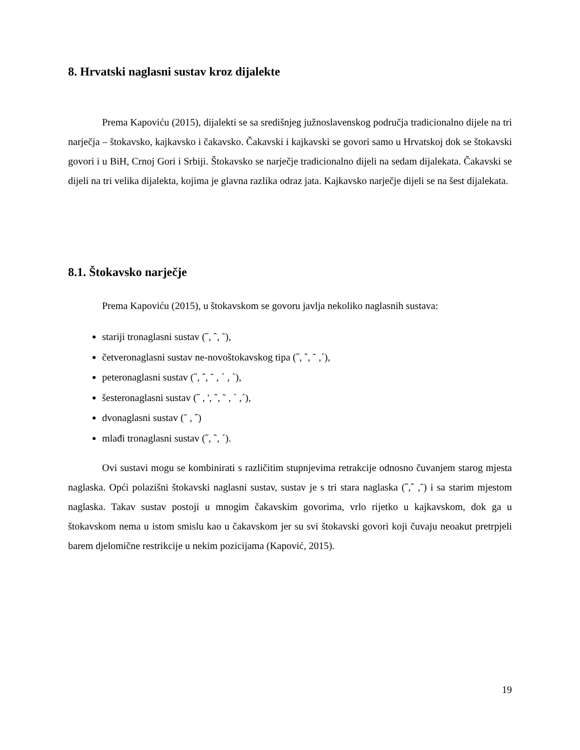8. Hrvatski naglasni sustav kroz dijalekte
Prema Kapoviću (2015), dijalekti se sa središnjeg južnoslavenskog područja tradicionalno dijele na tri narječja – štokavsko, kajkavsko i čakavsko. Čakavski i kajkavski se govori samo u Hrvatskoj dok se štokavski govori i u BiH, Crnoj Gori i Srbiji. Štokavsko se narječje tradicionalno dijeli na sedam dijalekata. Čakavski se dijeli na tri velika dijalekta, kojima je glavna razlika odraz jata. Kajkavsko narječje dijeli se na šest dijalekata.
8.1. Štokavsko narječje
Prema Kapoviću (2015), u štokavskom se govoru javlja nekoliko naglasnih sustava:
stariji tronaglasni sustav (˝, ˆ, ˜),
četveronaglasni sustav ne-novoštokavskog tipa (˝, ˆ, ˜ ,´),
peteronaglasni sustav (˝, ˆ, ˜ , ´ , `),
šesteronaglasni sustav (˝ , ', ˆ, ˜ , ` ,´),
dvonaglasni sustav (˘ , ˆ)
mlađi tronaglasni sustav (˝, ˆ, ´).
Ovi sustavi mogu se kombinirati s različitim stupnjevima retrakcije odnosno čuvanjem starog mjesta naglaska. Opći polazišni štokavski naglasni sustav, sustav je s tri stara naglaska (˝,ˆ ,˜) i sa starim mjestom naglaska. Takav sustav postoji u mnogim čakavskim govorima, vrlo rijetko u kajkavskom, dok ga u štokavskom nema u istom smislu kao u čakavskom jer su svi štokavski govori koji čuvaju neoakut pretrpjeli barem djelomične restrikcije u nekim pozicijama (Kapović, 2015).
19